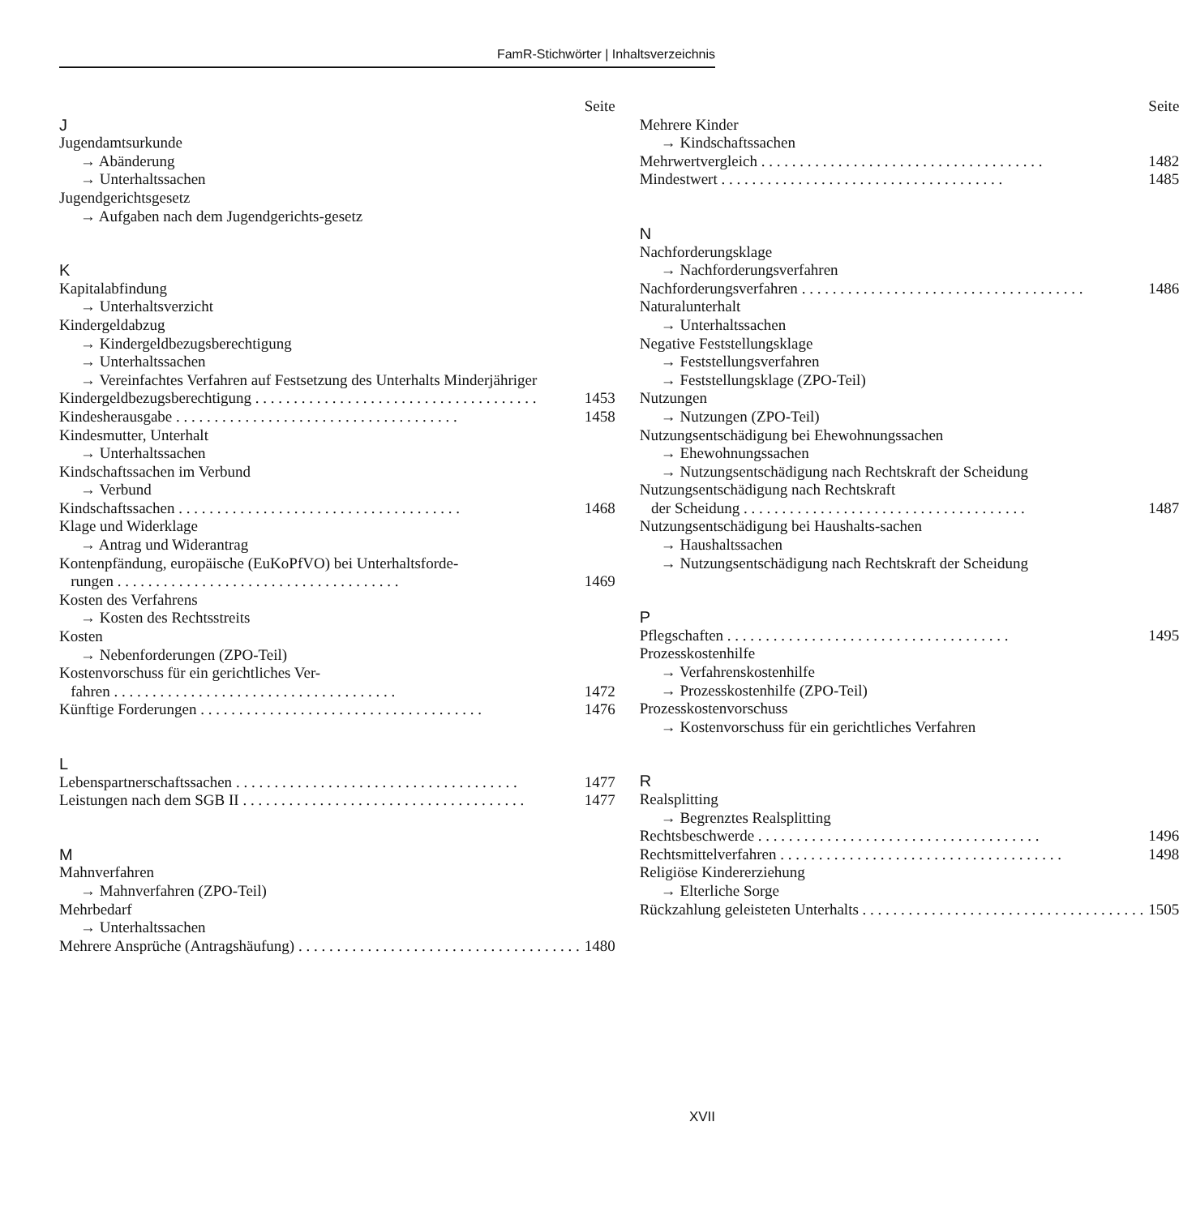FamR-Stichwörter | Inhaltsverzeichnis
Seite
J
Jugendamtsurkunde
→ Abänderung
→ Unterhaltssachen
Jugendgerichtsgesetz
→ Aufgaben nach dem Jugendgerichts-gesetz
K
Kapitalabfindung
→ Unterhaltsverzicht
Kindergeldabzug
→ Kindergeldbezugsberechtigung
→ Unterhaltssachen
→ Vereinfachtes Verfahren auf Festsetzung des Unterhalts Minderjähriger
Kindergeldbezugsberechtigung 1453
Kindesherausgabe 1458
Kindesmutter, Unterhalt
→ Unterhaltssachen
Kindschaftssachen im Verbund
→ Verbund
Kindschaftssachen 1468
Klage und Widerklage
→ Antrag und Widerantrag
Kontenpfändung, europäische (EuKoPfVO) bei Unterhaltsforde-
rungen 1469
Kosten des Verfahrens
→ Kosten des Rechtsstreits
Kosten
→ Nebenforderungen (ZPO-Teil)
Kostenvorschuss für ein gerichtliches Ver-
fahren 1472
Künftige Forderungen 1476
L
Lebenspartnerschaftssachen 1477
Leistungen nach dem SGB II 1477
M
Mahnverfahren
→ Mahnverfahren (ZPO-Teil)
Mehrbedarf
→ Unterhaltssachen
Mehrere Ansprüche (Antragshäufung) 1480
Seite
Mehrere Kinder
→ Kindschaftssachen
Mehrwertvergleich 1482
Mindestwert 1485
N
Nachforderungsklage
→ Nachforderungsverfahren
Nachforderungsverfahren 1486
Naturalunterhalt
→ Unterhaltssachen
Negative Feststellungsklage
→ Feststellungsverfahren
→ Feststellungsklage (ZPO-Teil)
Nutzungen
→ Nutzungen (ZPO-Teil)
Nutzungsentschädigung bei Ehewohnungssachen
→ Ehewohnungssachen
→ Nutzungsentschädigung nach Rechtskraft der Scheidung
Nutzungsentschädigung nach Rechtskraft
der Scheidung 1487
Nutzungsentschädigung bei Haushalts-sachen
→ Haushaltssachen
→ Nutzungsentschädigung nach Rechtskraft der Scheidung
P
Pflegschaften 1495
Prozesskostenhilfe
→ Verfahrenskostenhilfe
→ Prozesskostenhilfe (ZPO-Teil)
Prozesskostenvorschuss
→ Kostenvorschuss für ein gerichtliches Verfahren
R
Realsplitting
→ Begrenztes Realsplitting
Rechtsbeschwerde 1496
Rechtsmittelverfahren 1498
Religiöse Kindererziehung
→ Elterliche Sorge
Rückzahlung geleisteten Unterhalts 1505
XVII